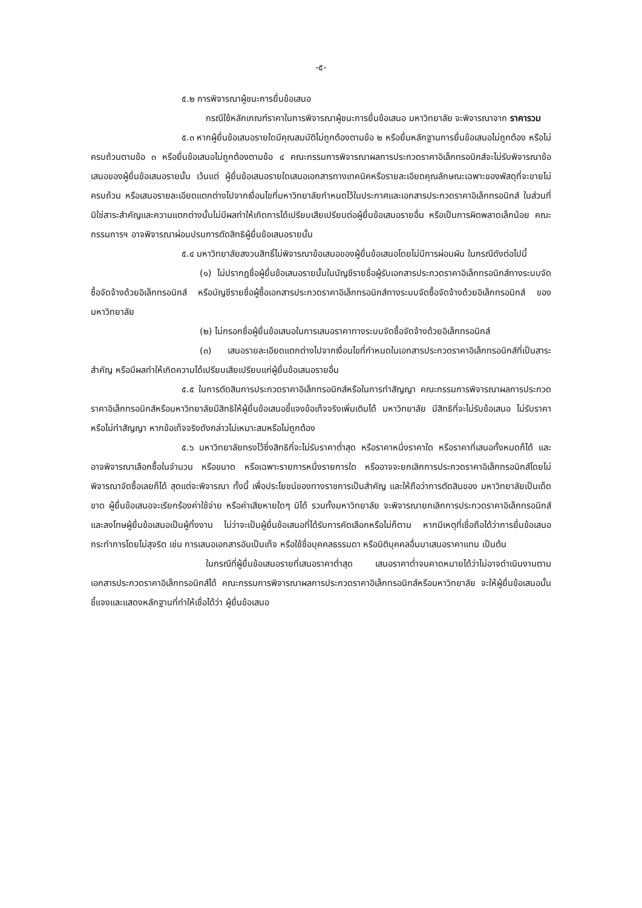-๕-
๕.๒ การพิจารณาผู้ชนะการยื่นข้อเสนอ
กรณีใช้หลักเกณฑ์ราคาในการพิจารณาผู้ชนะการยื่นข้อเสนอ มหาวิทยาลัย จะพิจารณาจาก ราคารวม
๕.๓ หากผู้ยื่นข้อเสนอรายใดมีคุณสมบัติไม่ถูกต้องตามข้อ ๒ หรือยื่นหลักฐานการยื่นข้อเสนอไม่ถูกต้อง หรือไม่ครบถ้วนตามข้อ ๓ หรือยื่นข้อเสนอไม่ถูกต้องตามข้อ ๔ คณะกรรมการพิจารณาผลการประกวดราคาอิเล็กทรอนิกส์จะไม่รับพิจารณาข้อเสนอของผู้ยื่นข้อเสนอรายนั้น เว้นแต่ ผู้ยื่นข้อเสนอรายใดเสนอเอกสารทางเทคนิคหรือรายละเอียดคุณลักษณะเฉพาะของพัสดุที่จะขายไม่ครบถ้วน หรือเสนอรายละเอียดแตกต่างไปจากเงื่อนไขที่มหาวิทยาลัยกำหนดไว้ในประกาศและเอกสารประกวดราคาอิเล็กทรอนิกส์ ในส่วนที่มิใช่สาระสำคัญและความแตกต่างนั้นไม่มีผลทำให้เกิดการได้เปรียบเสียเปรียบต่อผู้ยื่นข้อเสนอรายอื่น หรือเป็นการผิดพลาดเล็กน้อย คณะกรรมการฯ อาจพิจารณาผ่อนปรนการตัดสิทธิผู้ยื่นข้อเสนอรายนั้น
๕.๔ มหาวิทยาลัยสงวนสิทธิ์ไม่พิจารณาข้อเสนอของผู้ยื่นข้อเสนอโดยไม่มีการผ่อนผัน ในกรณีดังต่อไปนี้
(๑) ไม่ปรากฏชื่อผู้ยื่นข้อเสนอรายนั้นในบัญชีรายชื่อผู้รับเอกสารประกวดราคาอิเล็กทรอนิกส์ทางระบบจัดซื้อจัดจ้างด้วยอิเล็กทรอนิกส์ หรือบัญชีรายชื่อผู้ซื้อเอกสารประกวดราคาอิเล็กทรอนิกส์ทางระบบจัดซื้อจัดจ้างด้วยอิเล็กทรอนิกส์ ของมหาวิทยาลัย
(๒) ไม่กรอกชื่อผู้ยื่นข้อเสนอในการเสนอราคาทางระบบจัดซื้อจัดจ้างด้วยอิเล็กทรอนิกส์
(๓) เสนอรายละเอียดแตกต่างไปจากเงื่อนไขที่กำหนดในเอกสารประกวดราคาอิเล็กทรอนิกส์ที่เป็นสาระสำคัญ หรือมีผลทำให้เกิดความได้เปรียบเสียเปรียบแก่ผู้ยื่นข้อเสนอรายอื่น
๕.๕ ในการตัดสินการประกวดราคาอิเล็กทรอนิกส์หรือในการทำสัญญา คณะกรรมการพิจารณาผลการประกวดราคาอิเล็กทรอนิกส์หรือมหาวิทยาลัยมีสิทธิให้ผู้ยื่นข้อเสนอชี้แจงข้อเท็จจริงเพิ่มเติมได้ มหาวิทยาลัย มีสิทธิที่จะไม่รับข้อเสนอ ไม่รับราคา หรือไม่ทำสัญญา หากข้อเท็จจริงดังกล่าวไม่เหมาะสมหรือไม่ถูกต้อง
๕.๖ มหาวิทยาลัยทรงไว้ซึ่งสิทธิที่จะไม่รับราคาต่ำสุด หรือราคาหนึ่งราคาใด หรือราคาที่เสนอทั้งหมดก็ได้ และอาจพิจารณาเลือกซื้อในจำนวน หรือขนาด หรือเฉพาะรายการหนึ่งรายการใด หรืออาจจะยกเลิกการประกวดราคาอิเล็กทรอนิกส์โดยไม่พิจารณาจัดซื้อเลยก็ได้ สุดแต่จะพิจารณา ทั้งนี้ เพื่อประโยชน์ของทางราชการเป็นสำคัญ และให้ถือว่าการตัดสินของ มหาวิทยาลัยเป็นเด็ดขาด ผู้ยื่นข้อเสนอจะเรียกร้องค่าใช้จ่าย หรือค่าเสียหายใดๆ มิได้ รวมทั้งมหาวิทยาลัย จะพิจารณายกเลิกการประกวดราคาอิเล็กทรอนิกส์และลงโทษผู้ยื่นข้อเสนอเป็นผู้ทิ้งงาน ไม่ว่าจะเป็นผู้ยื่นข้อเสนอที่ได้รับการคัดเลือกหรือไม่ก็ตาม หากมีเหตุที่เชื่อถือได้ว่าการยื่นข้อเสนอกระทำการโดยไม่สุจริต เช่น การเสนอเอกสารอันเป็นเท็จ หรือใช้ชื่อบุคคลธรรมดา หรือนิติบุคคลอื่นมาเสนอราคาแทน เป็นต้น
ในกรณีที่ผู้ยื่นข้อเสนอรายที่เสนอราคาต่ำสุด เสนอราคาต่ำจนคาดหมายได้ว่าไม่อาจดำเนินงานตามเอกสารประกวดราคาอิเล็กทรอนิกส์ได้ คณะกรรมการพิจารณาผลการประกวดราคาอิเล็กทรอนิกส์หรือมหาวิทยาลัย จะให้ผู้ยื่นข้อเสนอนั้นชี้แจงและแสดงหลักฐานที่ทำให้เชื่อได้ว่า ผู้ยื่นข้อเสนอ